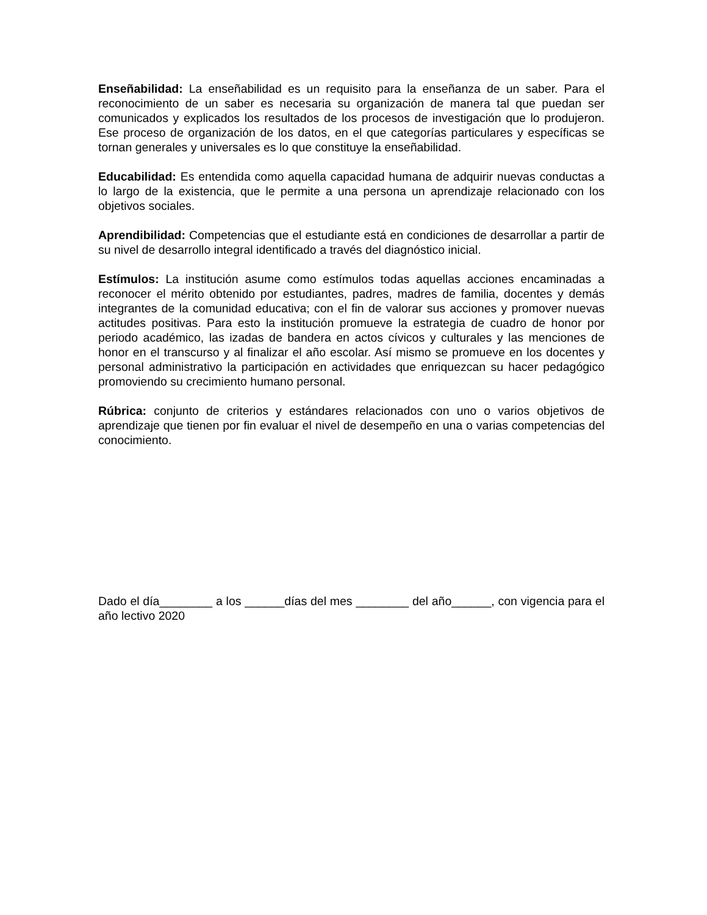Enseñabilidad: La enseñabilidad es un requisito para la enseñanza de un saber. Para el reconocimiento de un saber es necesaria su organización de manera tal que puedan ser comunicados y explicados los resultados de los procesos de investigación que lo produjeron. Ese proceso de organización de los datos, en el que categorías particulares y específicas se tornan generales y universales es lo que constituye la enseñabilidad.
Educabilidad: Es entendida como aquella capacidad humana de adquirir nuevas conductas a lo largo de la existencia, que le permite a una persona un aprendizaje relacionado con los objetivos sociales.
Aprendibilidad: Competencias que el estudiante está en condiciones de desarrollar a partir de su nivel de desarrollo integral identificado a través del diagnóstico inicial.
Estímulos: La institución asume como estímulos todas aquellas acciones encaminadas a reconocer el mérito obtenido por estudiantes, padres, madres de familia, docentes y demás integrantes de la comunidad educativa; con el fin de valorar sus acciones y promover nuevas actitudes positivas. Para esto la institución promueve la estrategia de cuadro de honor por periodo académico, las izadas de bandera en actos cívicos y culturales y las menciones de honor en el transcurso y al finalizar el año escolar. Así mismo se promueve en los docentes y personal administrativo la participación en actividades que enriquezcan su hacer pedagógico promoviendo su crecimiento humano personal.
Rúbrica: conjunto de criterios y estándares relacionados con uno o varios objetivos de aprendizaje que tienen por fin evaluar el nivel de desempeño en una o varias competencias del conocimiento.
Dado el día________ a los ______días del mes ________ del año______, con vigencia para el año lectivo 2020